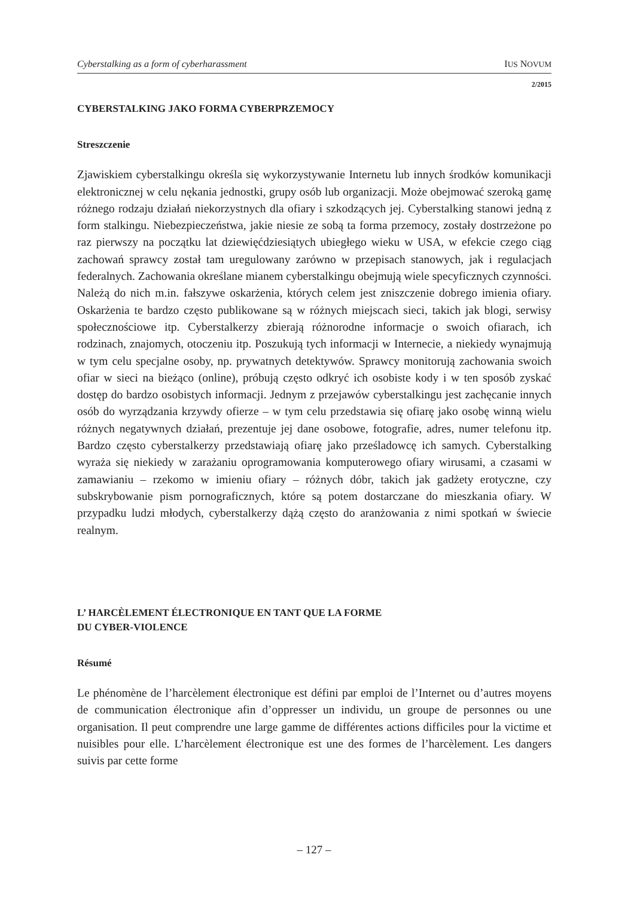Cyberstalking as a form of cyberharassment IUS NOVUM
2/2015
CYBERSTALKING JAKO FORMA CYBERPRZEMOCY
Streszczenie
Zjawiskiem cyberstalkingu określa się wykorzystywanie Internetu lub innych środków komunikacji elektronicznej w celu nękania jednostki, grupy osób lub organizacji. Może obejmować szeroką gamę różnego rodzaju działań niekorzystnych dla ofiary i szkodzących jej. Cyberstalking stanowi jedną z form stalkingu. Niebezpieczeństwa, jakie niesie ze sobą ta forma przemocy, zostały dostrzeżone po raz pierwszy na początku lat dziewięćdziesiątych ubiegłego wieku w USA, w efekcie czego ciąg zachowań sprawcy został tam uregulowany zarówno w przepisach stanowych, jak i regulacjach federalnych. Zachowania określane mianem cyberstalkingu obejmują wiele specyficznych czynności. Należą do nich m.in. fałszywe oskarżenia, których celem jest zniszczenie dobrego imienia ofiary. Oskarżenia te bardzo często publikowane są w różnych miejscach sieci, takich jak blogi, serwisy społecznościowe itp. Cyberstalkerzy zbierają różnorodne informacje o swoich ofiarach, ich rodzinach, znajomych, otoczeniu itp. Poszukują tych informacji w Internecie, a niekiedy wynajmują w tym celu specjalne osoby, np. prywatnych detektywów. Sprawcy monitorują zachowania swoich ofiar w sieci na bieżąco (online), próbują często odkryć ich osobiste kody i w ten sposób zyskać dostęp do bardzo osobistych informacji. Jednym z przejawów cyberstalkingu jest zachęcanie innych osób do wyrządzania krzywdy ofierze – w tym celu przedstawia się ofiarę jako osobę winną wielu różnych negatywnych działań, prezentuje jej dane osobowe, fotografie, adres, numer telefonu itp. Bardzo często cyberstalkerzy przedstawiają ofiarę jako prześladowcę ich samych. Cyberstalking wyraża się niekiedy w zarażaniu oprogramowania komputerowego ofiary wirusami, a czasami w zamawianiu – rzekomo w imieniu ofiary – różnych dóbr, takich jak gadżety erotyczne, czy subskrybowanie pism pornograficznych, które są potem dostarczane do mieszkania ofiary. W przypadku ludzi młodych, cyberstalkerzy dążą często do aranżowania z nimi spotkań w świecie realnym.
L’ HARCÈLEMENT ÉLECTRONIQUE EN TANT QUE LA FORME
DU CYBER-VIOLENCE
Résumé
Le phénomène de l’harcèlement électronique est défini par emploi de l’Internet ou d’autres moyens de communication électronique afin d’oppresser un individu, un groupe de personnes ou une organisation. Il peut comprendre une large gamme de différentes actions difficiles pour la victime et nuisibles pour elle. L’harcèlement électronique est une des formes de l’harcèlement. Les dangers suivis par cette forme
– 127 –